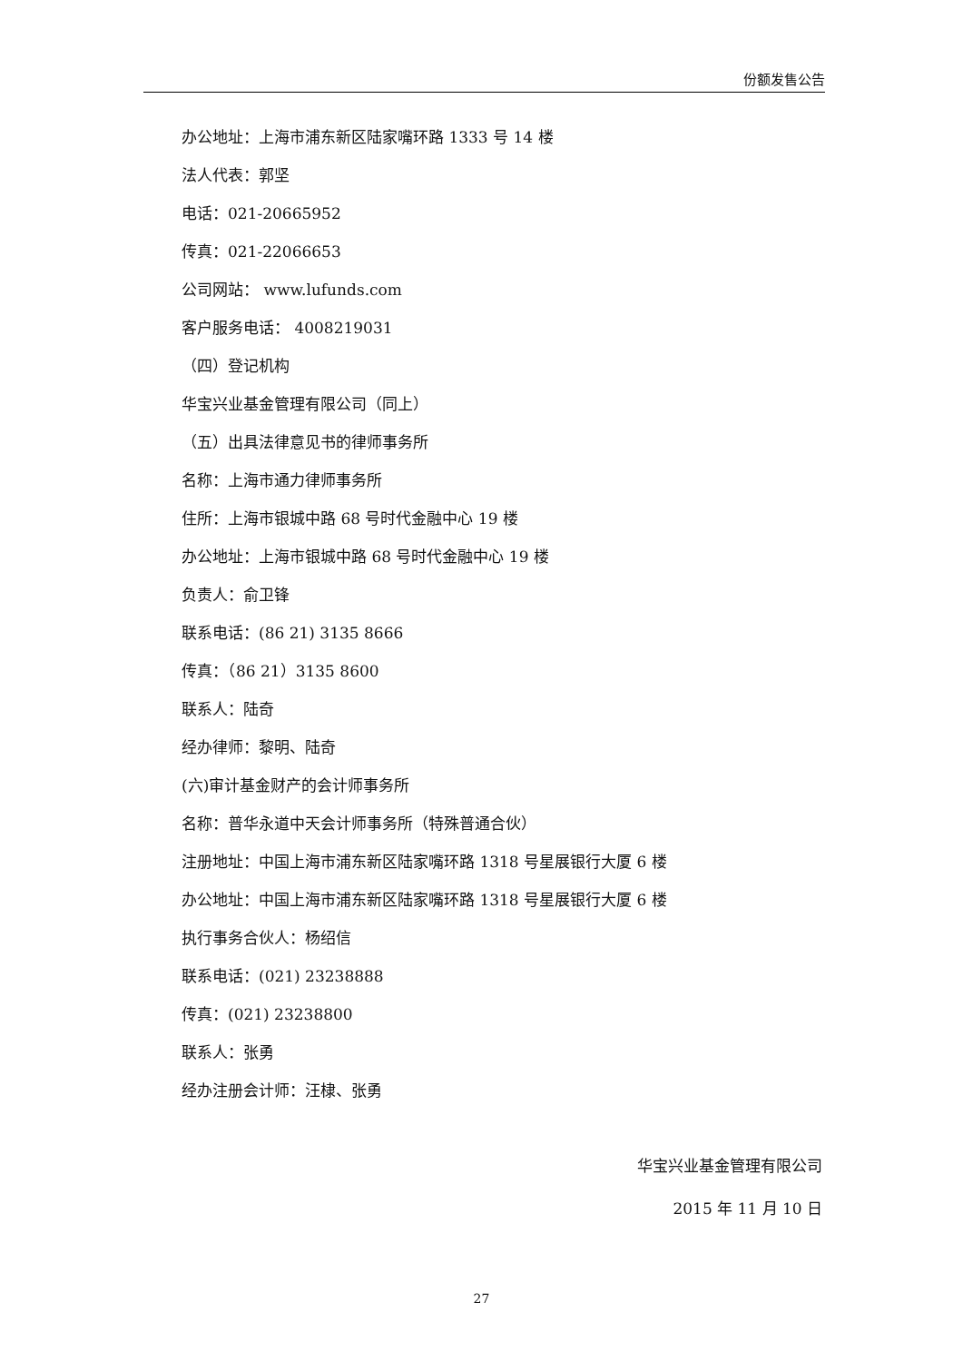份额发售公告
办公地址：上海市浦东新区陆家嘴环路 1333 号 14 楼
法人代表：郭坚
电话：021-20665952
传真：021-22066653
公司网站： www.lufunds.com
客户服务电话： 4008219031
（四）登记机构
华宝兴业基金管理有限公司（同上）
（五）出具法律意见书的律师事务所
名称：上海市通力律师事务所
住所：上海市银城中路 68 号时代金融中心 19 楼
办公地址：上海市银城中路 68 号时代金融中心 19 楼
负责人：俞卫锋
联系电话：(86 21) 3135 8666
传真：（86 21）3135 8600
联系人：陆奇
经办律师：黎明、陆奇
(六)审计基金财产的会计师事务所
名称：普华永道中天会计师事务所（特殊普通合伙）
注册地址：中国上海市浦东新区陆家嘴环路 1318 号星展银行大厦 6 楼
办公地址：中国上海市浦东新区陆家嘴环路 1318 号星展银行大厦 6 楼
执行事务合伙人：杨绍信
联系电话：(021) 23238888
传真：(021) 23238800
联系人：张勇
经办注册会计师：汪棣、张勇
华宝兴业基金管理有限公司
2015 年 11 月 10 日
27